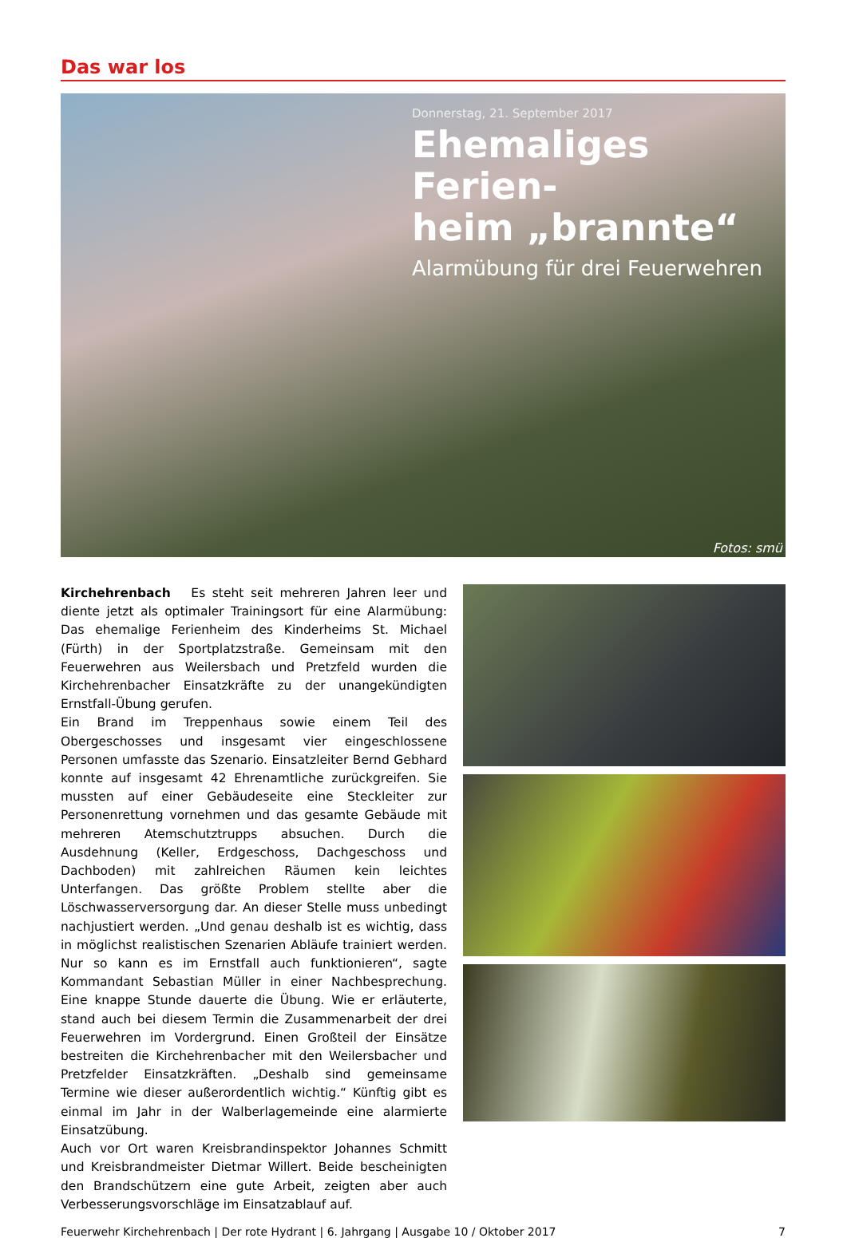Das war los
Donnerstag, 21. September 2017
Ehemaliges Ferien-
heim „brannte“
Alarmübung für drei Feuerwehren
Fotos: smü
Kirchehrenbach Es steht seit mehreren Jahren leer und diente jetzt als optimaler Trainingsort für eine Alarmübung: Das ehemalige Ferienheim des Kinderheims St. Michael (Fürth) in der Sportplatzstraße. Gemeinsam mit den Feuerwehren aus Weilersbach und Pretzfeld wurden die Kirchehrenbacher Einsatzkräfte zu der unangekündigten Ernstfall-Übung gerufen.
Ein Brand im Treppenhaus sowie einem Teil des Obergeschosses und insgesamt vier eingeschlossene Personen umfasste das Szenario. Einsatzleiter Bernd Gebhard konnte auf insgesamt 42 Ehrenamtliche zurückgreifen. Sie mussten auf einer Gebäudeseite eine Steckleiter zur Personenrettung vornehmen und das gesamte Gebäude mit mehreren Atemschutztrupps absuchen. Durch die Ausdehnung (Keller, Erdgeschoss, Dachgeschoss und Dachboden) mit zahlreichen Räumen kein leichtes Unterfangen. Das größte Problem stellte aber die Löschwasserversorgung dar. An dieser Stelle muss unbedingt nachjustiert werden. „Und genau deshalb ist es wichtig, dass in möglichst realistischen Szenarien Abläufe trainiert werden. Nur so kann es im Ernstfall auch funktionieren“, sagte Kommandant Sebastian Müller in einer Nachbesprechung. Eine knappe Stunde dauerte die Übung. Wie er erläuterte, stand auch bei diesem Termin die Zusammenarbeit der drei Feuerwehren im Vordergrund. Einen Großteil der Einsätze bestreiten die Kirchehrenbacher mit den Weilersbacher und Pretzfelder Einsatzkräften. „Deshalb sind gemeinsame Termine wie dieser außerordentlich wichtig.“ Künftig gibt es einmal im Jahr in der Walberlagemeinde eine alarmierte Einsatzübung.
Auch vor Ort waren Kreisbrandinspektor Johannes Schmitt und Kreisbrandmeister Dietmar Willert. Beide bescheinigten den Brandschützern eine gute Arbeit, zeigten aber auch Verbesserungsvorschläge im Einsatzablauf auf.
Feuerwehr Kirchehrenbach | Der rote Hydrant | 6. Jahrgang | Ausgabe 10 / Oktober 2017 7